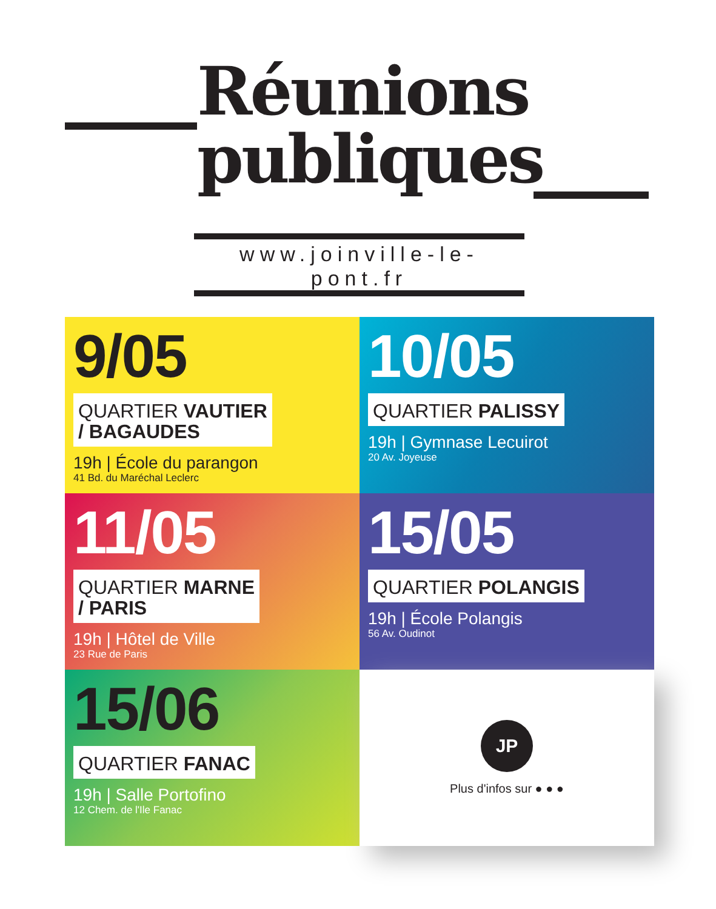Réunions
publiques
www.joinville-le-pont.fr
9/05
QUARTIER VAUTIER
/ BAGAUDES
19h | École du parangon
41 Bd. du Maréchal Leclerc
10/05
QUARTIER PALISSY
19h | Gymnase Lecuirot
20 Av. Joyeuse
11/05
QUARTIER MARNE
/ PARIS
19h | Hôtel de Ville
23 Rue de Paris
15/05
QUARTIER POLANGIS
19h | École Polangis
56 Av. Oudinot
15/06
QUARTIER FANAC
19h | Salle Portofino
12 Chem. de l'Ile Fanac
JP
Plus d'infos sur ● ● ●